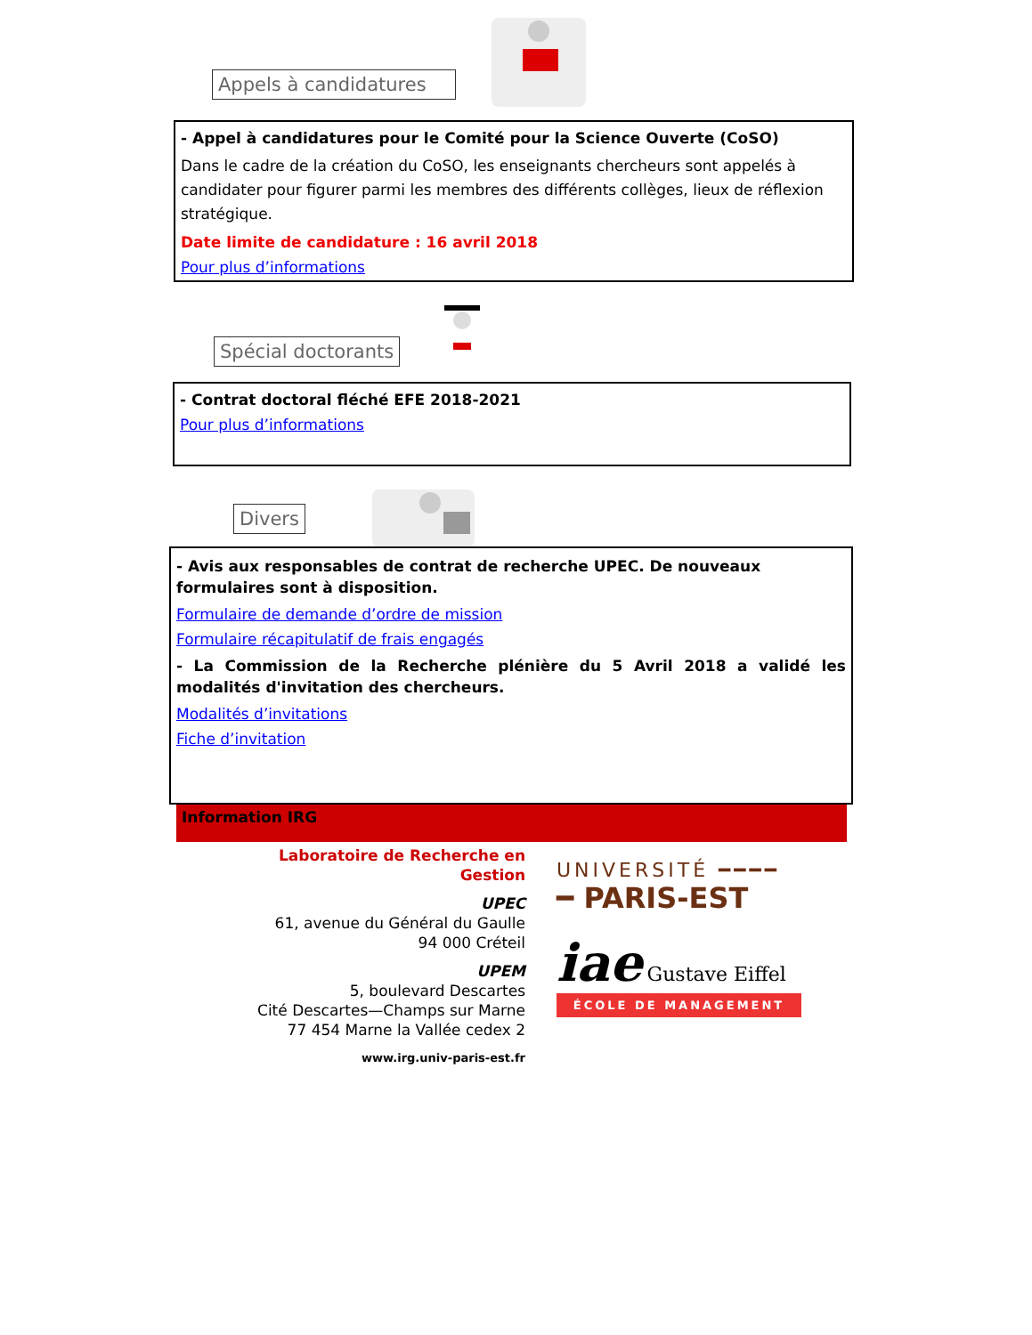Appels à candidatures
- Appel à candidatures pour le Comité pour la Science Ouverte (CoSO)
Dans le cadre de la création du CoSO, les enseignants chercheurs sont appelés à candida­ter pour figurer parmi les membres des différents collèges, lieux de réflexion stratégique.
Date limite de candidature : 16 avril 2018
Pour plus d’informations
Spécial doctorants
- Contrat doctoral fléché EFE 2018-2021
Pour plus d’informations
Divers
- Avis aux responsables de contrat de recherche UPEC. De nouveaux formulaires sont à disposition.
Formulaire de demande d’ordre de mission
Formulaire récapitulatif de frais engagés
- La Commission de la Recherche plénière du 5 Avril 2018 a validé les modalités d'invitation des chercheurs.
Modalités d’invitations
Fiche d’invitation
Information IRG
Laboratoire de Recherche en Gestion
UPEC
61, avenue du Général du Gaulle
94 000 Créteil
UPEM
5, boulevard Descartes
Cité Descartes—Champs sur Marne
77 454 Marne la Vallée cedex 2
www.irg.univ-paris-est.fr
UNIVERSITÉ ━━━━
━ PARIS-EST
iae Gustave Eiffel
ÉCOLE DE MANAGEMENT